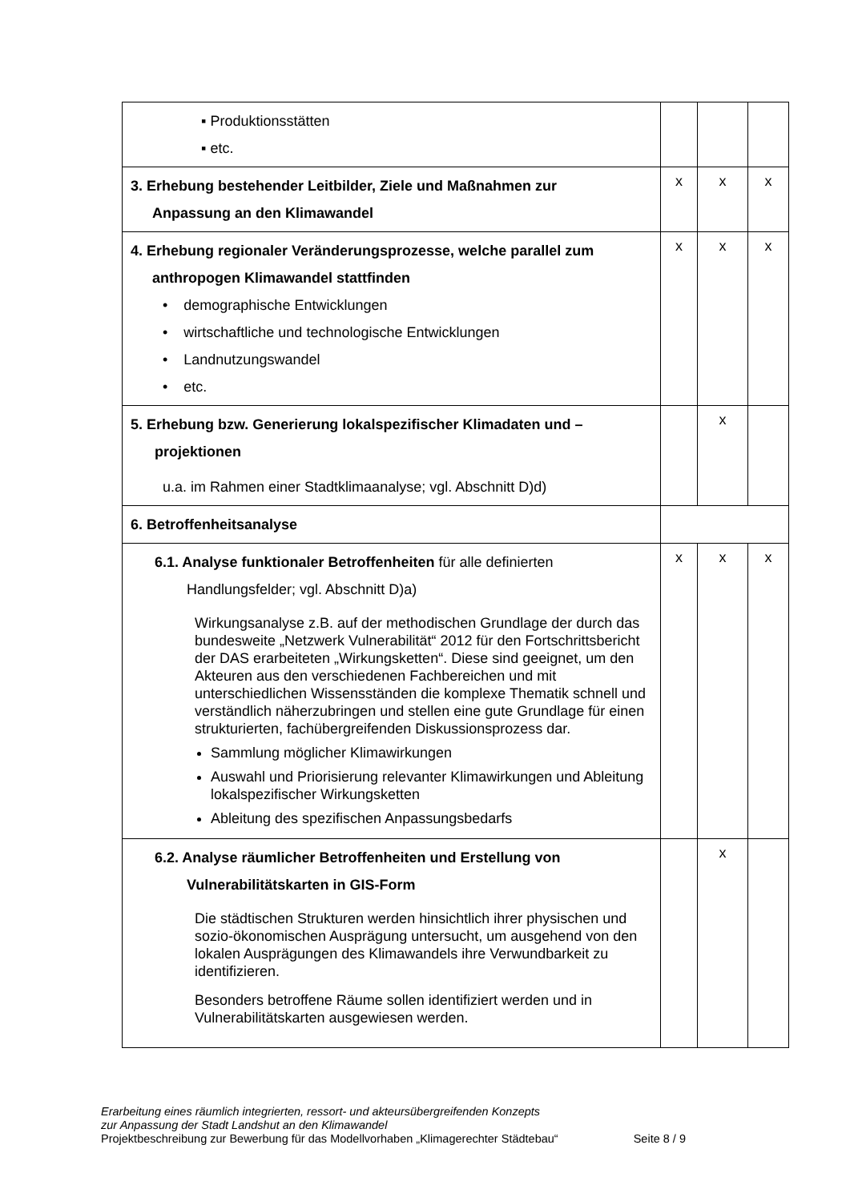| ▪ Produktionsstätten ▪ etc. | | | |
| 3. Erhebung bestehender Leitbilder, Ziele und Maßnahmen zur Anpassung an den Klimawandel | x | x | x |
| 4. Erhebung regionaler Veränderungsprozesse, welche parallel zum anthropogen Klimawandel stattfinden • demographische Entwicklungen • wirtschaftliche und technologische Entwicklungen • Landnutzungswandel • etc. | x | x | x |
| 5. Erhebung bzw. Generierung lokalspezifischer Klimadaten und – projektionen u.a. im Rahmen einer Stadtklimaanalyse; vgl. Abschnitt D)d) | | x | |
| 6. Betroffenheitsanalyse | | | |
| 6.1. Analyse funktionaler Betroffenheiten für alle definierten Handlungsfelder; vgl. Abschnitt D)a) Wirkungsanalyse z.B. auf der methodischen Grundlage der durch das bundesweite „Netzwerk Vulnerabilität“ 2012 für den Fortschrittsbericht der DAS erarbeiteten „Wirkungsketten“. Diese sind geeignet, um den Akteuren aus den verschiedenen Fachbereichen und mit unterschiedlichen Wissensständen die komplexe Thematik schnell und verständlich näherzubringen und stellen eine gute Grundlage für einen strukturierten, fachübergreifenden Diskussionsprozess dar. Sammlung möglicher Klimawirkungen Auswahl und Priorisierung relevanter Klimawirkungen und Ableitung lokalspezifischer Wirkungsketten Ableitung des spezifischen Anpassungsbedarfs | x | x | x |
| 6.2. Analyse räumlicher Betroffenheiten und Erstellung von Vulnerabilitätskarten in GIS-Form Die städtischen Strukturen werden hinsichtlich ihrer physischen und sozio-ökonomischen Ausprägung untersucht, um ausgehend von den lokalen Ausprägungen des Klimawandels ihre Verwundbarkeit zu identifizieren. Besonders betroffene Räume sollen identifiziert werden und in Vulnerabilitätskarten ausgewiesen werden. | | x | |
Erarbeitung eines räumlich integrierten, ressort- und akteursübergreifenden Konzepts
zur Anpassung der Stadt Landshut an den Klimawandel
Projektbeschreibung zur Bewerbung für das Modellvorhaben „Klimagerechter Städtebau“ Seite 8 / 9